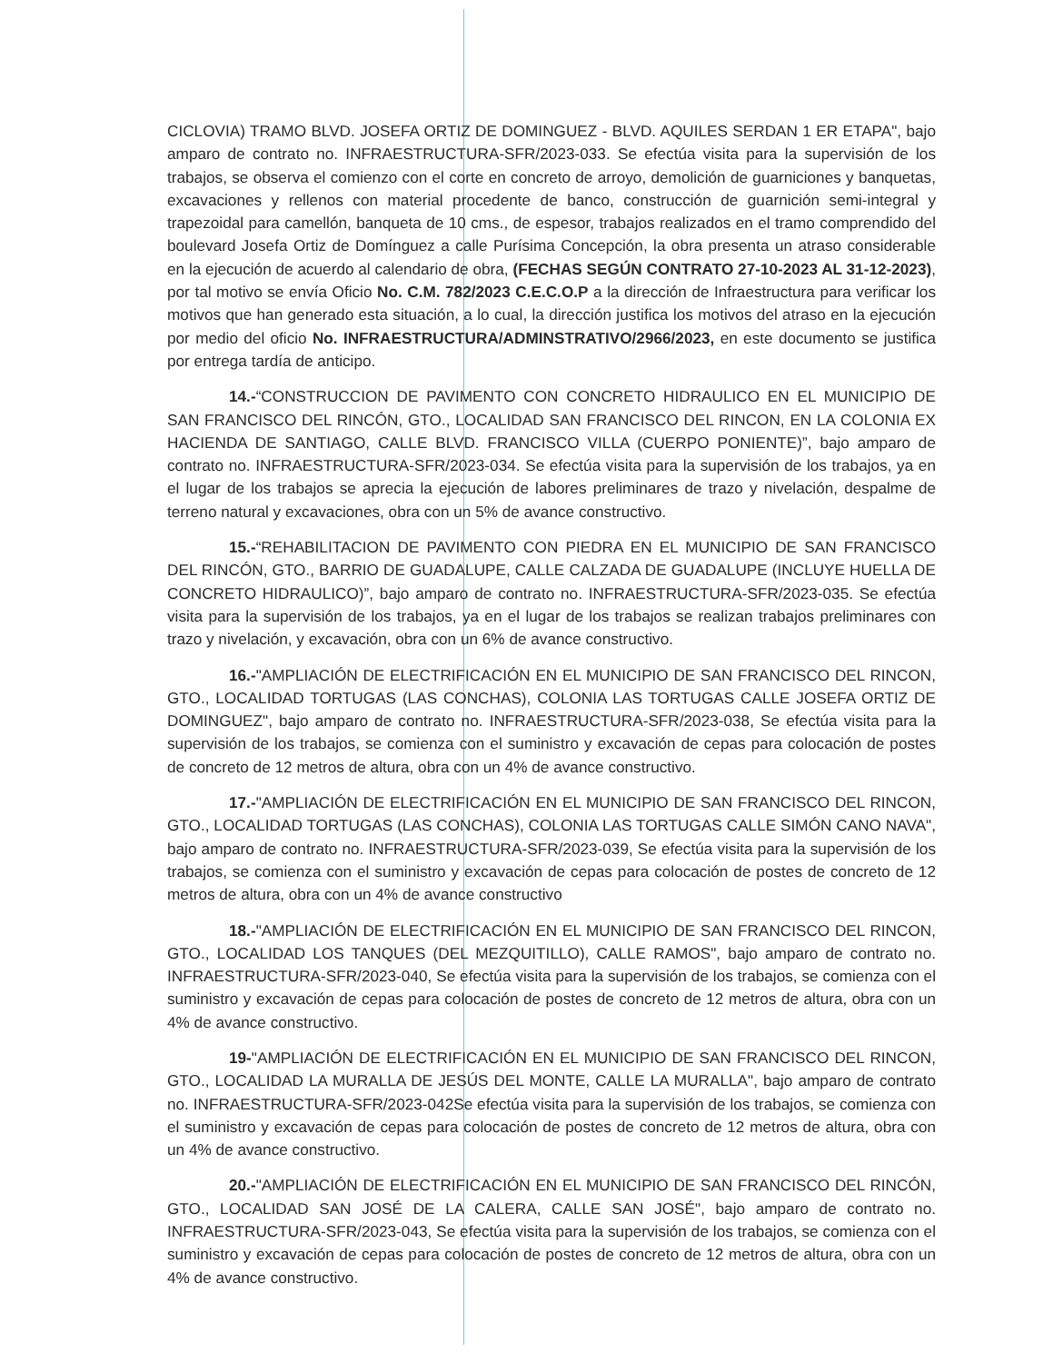CICLOVIA) TRAMO BLVD. JOSEFA ORTIZ DE DOMINGUEZ - BLVD. AQUILES SERDAN 1 ER ETAPA", bajo amparo de contrato no. INFRAESTRUCTURA-SFR/2023-033. Se efectúa visita para la supervisión de los trabajos, se observa el comienzo con el corte en concreto de arroyo, demolición de guarniciones y banquetas, excavaciones y rellenos con material procedente de banco, construcción de guarnición semi-integral y trapezoidal para camellón, banqueta de 10 cms., de espesor, trabajos realizados en el tramo comprendido del boulevard Josefa Ortiz de Domínguez a calle Purísima Concepción, la obra presenta un atraso considerable en la ejecución de acuerdo al calendario de obra, (FECHAS SEGÚN CONTRATO 27-10-2023 AL 31-12-2023), por tal motivo se envía Oficio No. C.M. 782/2023 C.E.C.O.P a la dirección de Infraestructura para verificar los motivos que han generado esta situación, a lo cual, la dirección justifica los motivos del atraso en la ejecución por medio del oficio No. INFRAESTRUCTURA/ADMINSTRATIVO/2966/2023, en este documento se justifica por entrega tardía de anticipo.
14.-“CONSTRUCCION DE PAVIMENTO CON CONCRETO HIDRAULICO EN EL MUNICIPIO DE SAN FRANCISCO DEL RINCÓN, GTO., LOCALIDAD SAN FRANCISCO DEL RINCON, EN LA COLONIA EX HACIENDA DE SANTIAGO, CALLE BLVD. FRANCISCO VILLA (CUERPO PONIENTE)”, bajo amparo de contrato no. INFRAESTRUCTURA-SFR/2023-034. Se efectúa visita para la supervisión de los trabajos, ya en el lugar de los trabajos se aprecia la ejecución de labores preliminares de trazo y nivelación, despalme de terreno natural y excavaciones, obra con un 5% de avance constructivo.
15.-“REHABILITACION DE PAVIMENTO CON PIEDRA EN EL MUNICIPIO DE SAN FRANCISCO DEL RINCÓN, GTO., BARRIO DE GUADALUPE, CALLE CALZADA DE GUADALUPE (INCLUYE HUELLA DE CONCRETO HIDRAULICO)”, bajo amparo de contrato no. INFRAESTRUCTURA-SFR/2023-035. Se efectúa visita para la supervisión de los trabajos, ya en el lugar de los trabajos se realizan trabajos preliminares con trazo y nivelación, y excavación, obra con un 6% de avance constructivo.
16.-"AMPLIACIÓN DE ELECTRIFICACIÓN EN EL MUNICIPIO DE SAN FRANCISCO DEL RINCON, GTO., LOCALIDAD TORTUGAS (LAS CONCHAS), COLONIA LAS TORTUGAS CALLE JOSEFA ORTIZ DE DOMINGUEZ", bajo amparo de contrato no. INFRAESTRUCTURA-SFR/2023-038, Se efectúa visita para la supervisión de los trabajos, se comienza con el suministro y excavación de cepas para colocación de postes de concreto de 12 metros de altura, obra con un 4% de avance constructivo.
17.-"AMPLIACIÓN DE ELECTRIFICACIÓN EN EL MUNICIPIO DE SAN FRANCISCO DEL RINCON, GTO., LOCALIDAD TORTUGAS (LAS CONCHAS), COLONIA LAS TORTUGAS CALLE SIMÓN CANO NAVA", bajo amparo de contrato no. INFRAESTRUCTURA-SFR/2023-039, Se efectúa visita para la supervisión de los trabajos, se comienza con el suministro y excavación de cepas para colocación de postes de concreto de 12 metros de altura, obra con un 4% de avance constructivo
18.-"AMPLIACIÓN DE ELECTRIFICACIÓN EN EL MUNICIPIO DE SAN FRANCISCO DEL RINCON, GTO., LOCALIDAD LOS TANQUES (DEL MEZQUITILLO), CALLE RAMOS", bajo amparo de contrato no. INFRAESTRUCTURA-SFR/2023-040, Se efectúa visita para la supervisión de los trabajos, se comienza con el suministro y excavación de cepas para colocación de postes de concreto de 12 metros de altura, obra con un 4% de avance constructivo.
19-"AMPLIACIÓN DE ELECTRIFICACIÓN EN EL MUNICIPIO DE SAN FRANCISCO DEL RINCON, GTO., LOCALIDAD LA MURALLA DE JESÚS DEL MONTE, CALLE LA MURALLA", bajo amparo de contrato no. INFRAESTRUCTURA-SFR/2023-042Se efectúa visita para la supervisión de los trabajos, se comienza con el suministro y excavación de cepas para colocación de postes de concreto de 12 metros de altura, obra con un 4% de avance constructivo.
20.-"AMPLIACIÓN DE ELECTRIFICACIÓN EN EL MUNICIPIO DE SAN FRANCISCO DEL RINCÓN, GTO., LOCALIDAD SAN JOSÉ DE LA CALERA, CALLE SAN JOSÉ", bajo amparo de contrato no. INFRAESTRUCTURA-SFR/2023-043, Se efectúa visita para la supervisión de los trabajos, se comienza con el suministro y excavación de cepas para colocación de postes de concreto de 12 metros de altura, obra con un 4% de avance constructivo.